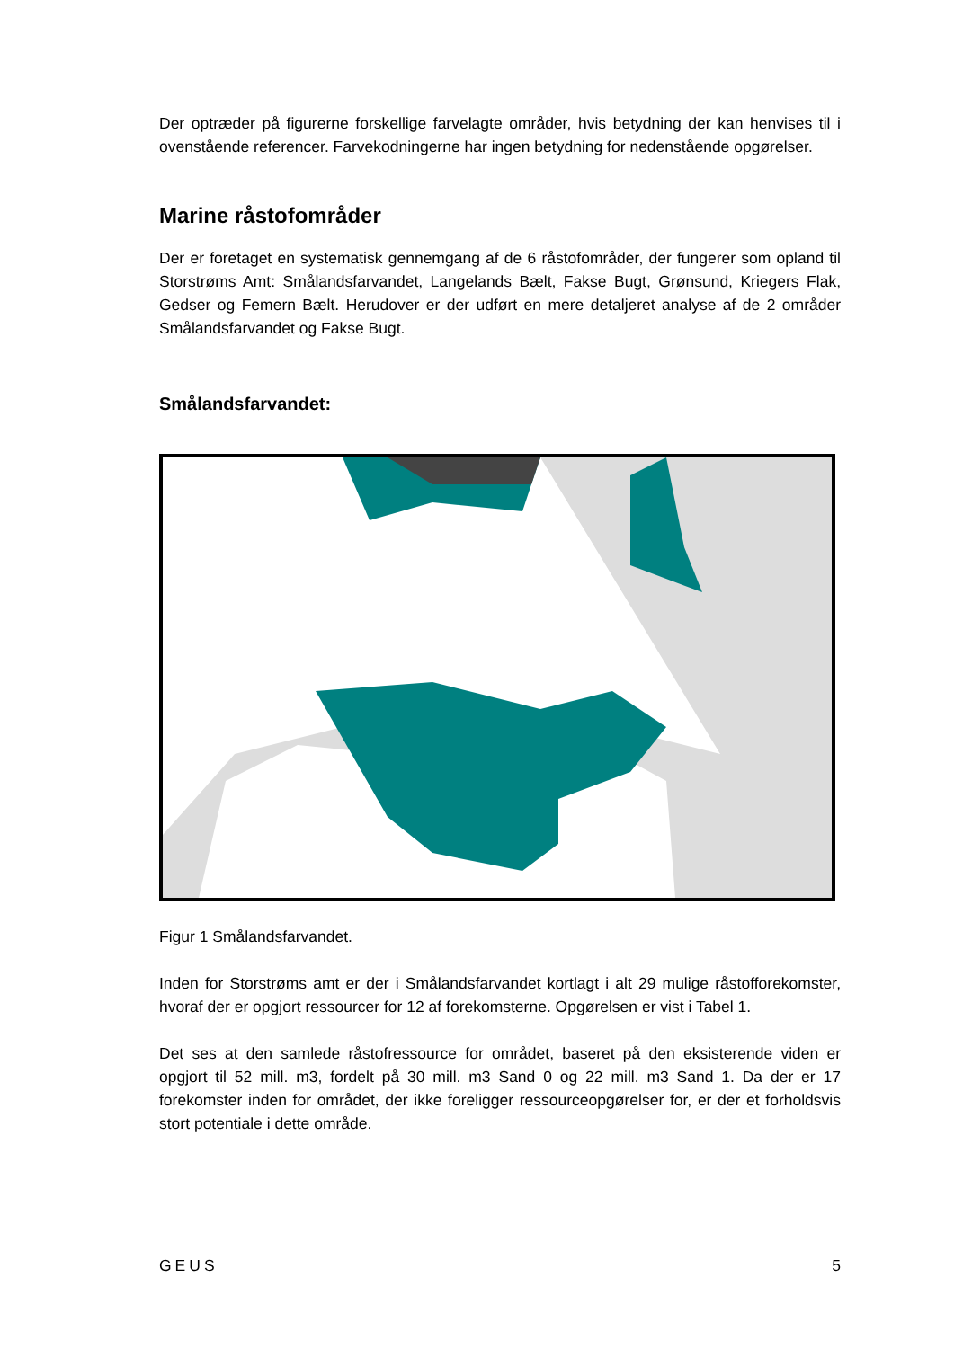Der optræder på figurerne forskellige farvelagte områder, hvis betydning der kan henvises til i ovenstående referencer. Farvekodningerne har ingen betydning for nedenstående opgørelser.
Marine råstofområder
Der er foretaget en systematisk gennemgang af de 6 råstofområder, der fungerer som opland til Storstrøms Amt: Smålandsfarvandet, Langelands Bælt, Fakse Bugt, Grønsund, Kriegers Flak, Gedser og Femern Bælt. Herudover er der udført en mere detaljeret analyse af de 2 områder Smålandsfarvandet og Fakse Bugt.
Smålandsfarvandet:
Figur 1 Smålandsfarvandet.
Inden for Storstrøms amt er der i Smålandsfarvandet kortlagt i alt 29 mulige råstofforekomster, hvoraf der er opgjort ressourcer for 12 af forekomsterne. Opgørelsen er vist i Tabel 1.
Det ses at den samlede råstofressource for området, baseret på den eksisterende viden er opgjort til 52 mill. m3, fordelt på 30 mill. m3 Sand 0 og 22 mill. m3 Sand 1. Da der er 17 forekomster inden for området, der ikke foreligger ressourceopgørelser for, er der et forholdsvis stort potentiale i dette område.
GEUS 5